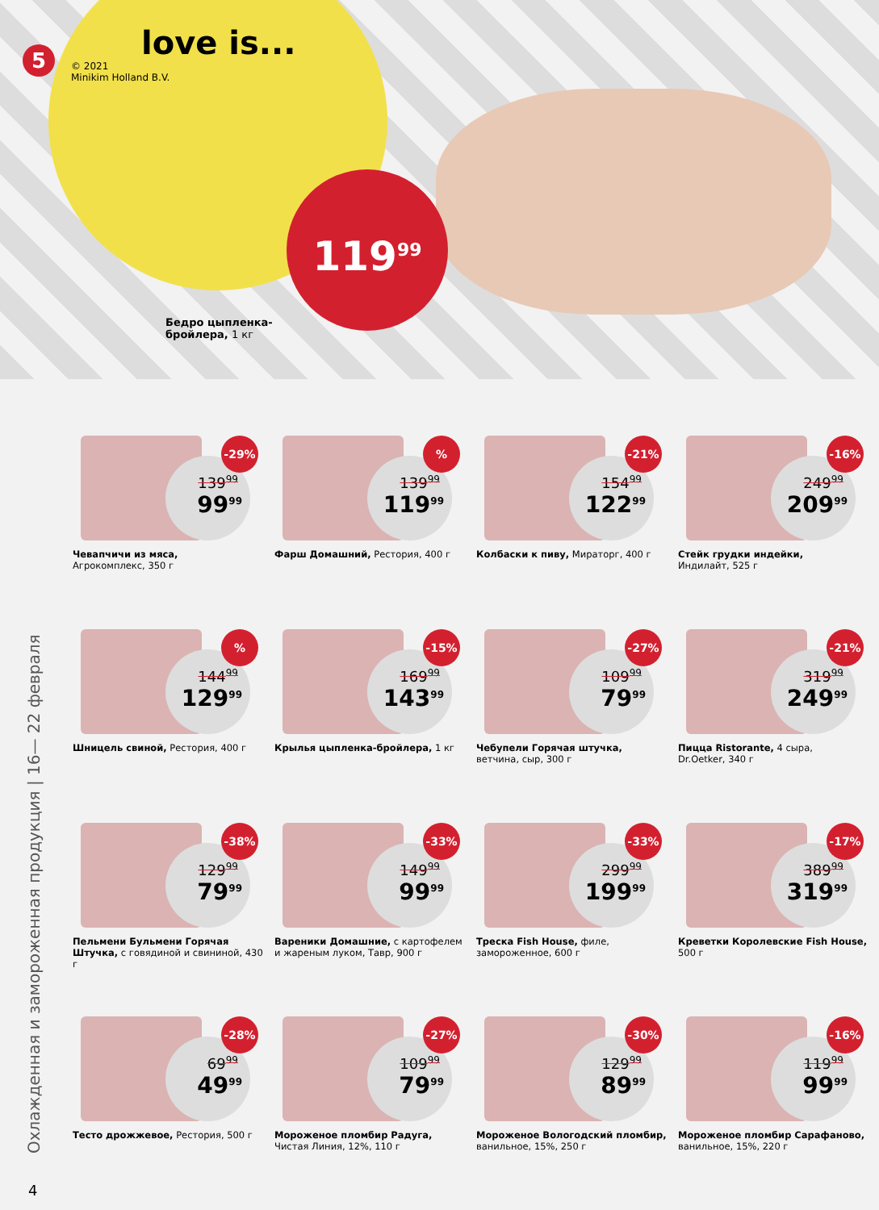5 love is...
© 2021
Minikim Holland B.V.
119<sup>99</sup>
Бедро цыпленка-
бройлера, 1 кг
Охлажденная и замороженная продукция | 16— 22 февраля
139<sup>99</sup>
99<sup>99</sup>
-29%
Чевапчичи из мяса,
Агрокомплекс, 350 г
139<sup>99</sup>
119<sup>99</sup>
%
Фарш Домашний, Рестория, 400 г
154<sup>99</sup>
122<sup>99</sup>
-21%
Колбаски к пиву, Мираторг, 400 г
249<sup>99</sup>
209<sup>99</sup>
-16%
Стейк грудки индейки,
Индилайт, 525 г
144<sup>99</sup>
129<sup>99</sup>
%
Шницель свиной, Рестория, 400 г
169<sup>99</sup>
143<sup>99</sup>
-15%
Крылья цыпленка-бройлера, 1 кг
109<sup>99</sup>
79<sup>99</sup>
-27%
Чебупели Горячая штучка,
ветчина, сыр, 300 г
319<sup>99</sup>
249<sup>99</sup>
-21%
Пицца Ristorante, 4 сыра,
Dr.Oetker, 340 г
129<sup>99</sup>
79<sup>99</sup>
-38%
Пельмени Бульмени Горячая Штучка, с говядиной и свининой, 430 г
149<sup>99</sup>
99<sup>99</sup>
-33%
Вареники Домашние, с картофелем и жареным луком, Тавр, 900 г
299<sup>99</sup>
199<sup>99</sup>
-33%
Треска Fish House, филе,
замороженное, 600 г
389<sup>99</sup>
319<sup>99</sup>
-17%
Креветки Королевские Fish House, 500 г
69<sup>99</sup>
49<sup>99</sup>
-28%
Тесто дрожжевое, Рестория, 500 г
109<sup>99</sup>
79<sup>99</sup>
-27%
Мороженое пломбир Радуга,
Чистая Линия, 12%, 110 г
129<sup>99</sup>
89<sup>99</sup>
-30%
Мороженое Вологодский пломбир,
ванильное, 15%, 250 г
119<sup>99</sup>
99<sup>99</sup>
-16%
Мороженое пломбир Сарафаново,
ванильное, 15%, 220 г
4